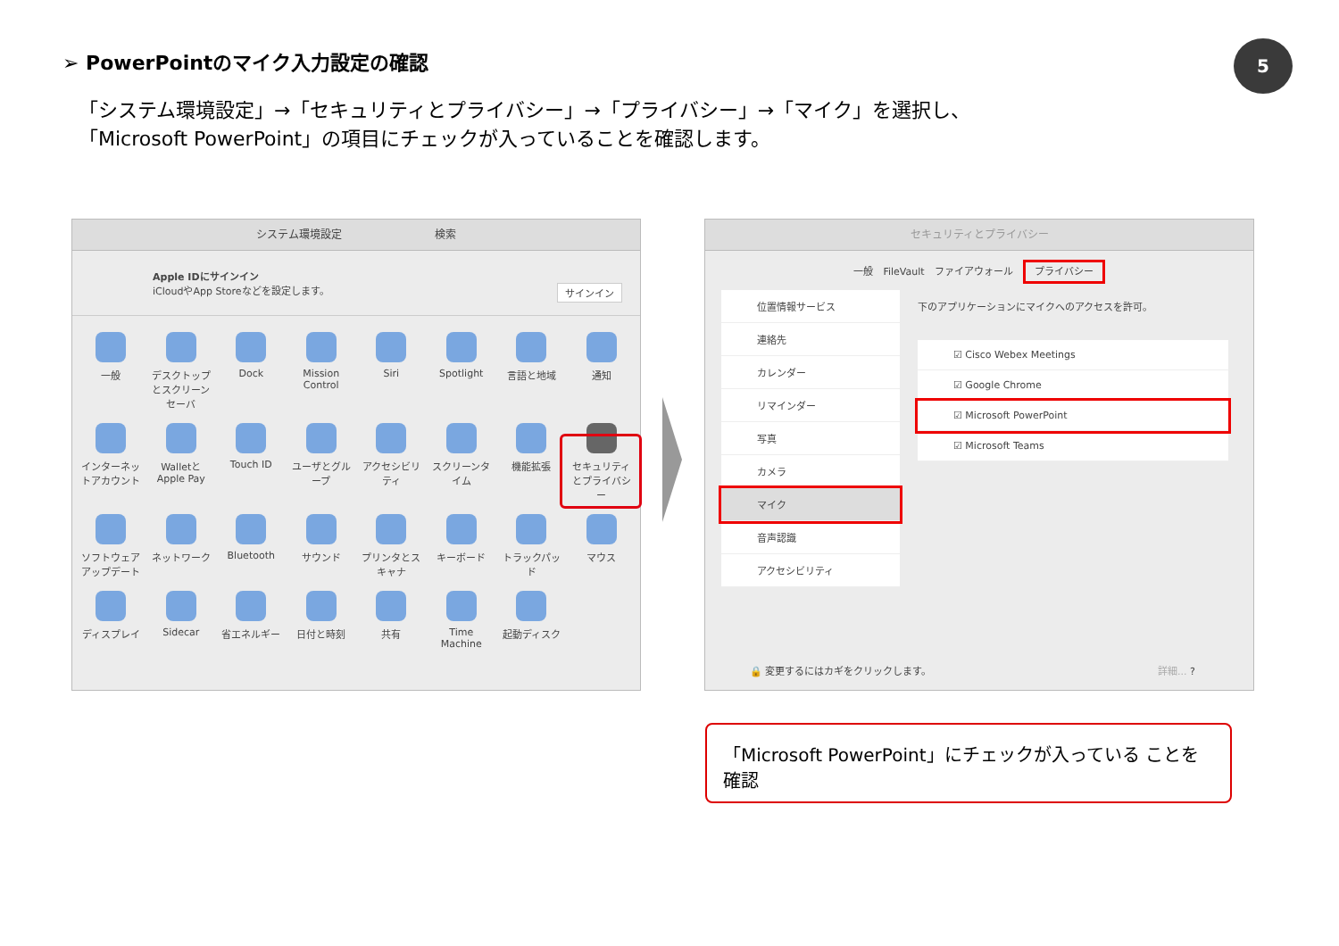➢ PowerPointのマイク入力設定の確認
5
「システム環境設定」→「セキュリティとプライバシー」→「プライバシー」→「マイク」を選択し、
「Microsoft PowerPoint」の項目にチェックが入っていることを確認します。
システム環境設定 検索
Apple IDにサインイン
iCloudやApp Storeなどを設定します。 サインイン
一般
デスクトップとスクリーンセーバ
Dock
Mission Control
Siri
Spotlight
言語と地域
通知
インターネットアカウント
WalletとApple Pay
Touch ID
ユーザとグループ
アクセシビリティ
スクリーンタイム
機能拡張
セキュリティとプライバシー
ソフトウェアアップデート
ネットワーク
Bluetooth
サウンド
プリンタとスキャナ
キーボード
トラックパッド
マウス
ディスプレイ
Sidecar
省エネルギー
日付と時刻
共有
Time Machine
起動ディスク
セキュリティとプライバシー
一般　FileVault　ファイアウォール　プライバシー
位置情報サービス
連絡先
カレンダー
リマインダー
写真
カメラ
マイク
音声認識
アクセシビリティ
下のアプリケーションにマイクへのアクセスを許可。
☑ Cisco Webex Meetings
☑ Google Chrome
☑ Microsoft PowerPoint
☑ Microsoft Teams
🔒 変更するにはカギをクリックします。 詳細... ?
「Microsoft PowerPoint」にチェックが入っている ことを確認